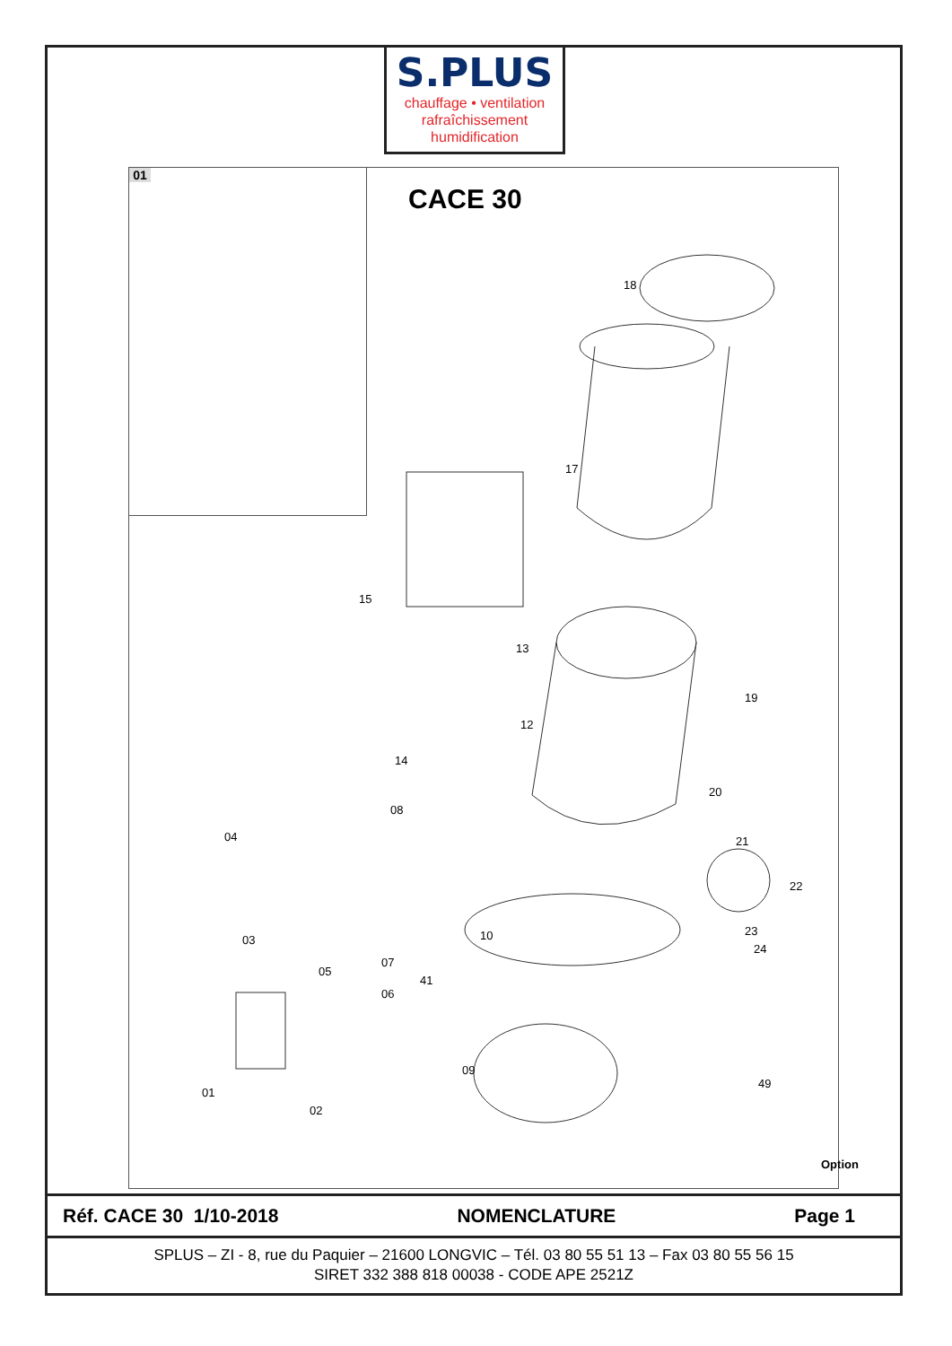S.PLUS
chauffage • ventilation
rafraîchissement
humidification
01
CACE 30
18
17
15
13
12
19
20
21
22
23
24
10
08
14
04
03
05
07
06
41
09
01
02
49
Option
Réf. CACE 30 1/10-2018 NOMENCLATURE Page 1
SPLUS – ZI - 8, rue du Paquier – 21600 LONGVIC – Tél. 03 80 55 51 13 – Fax 03 80 55 56 15
SIRET 332 388 818 00038 - CODE APE 2521Z